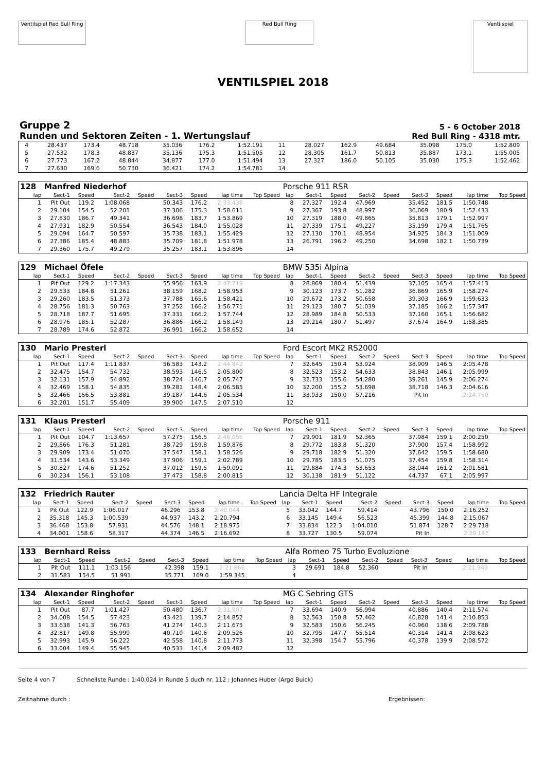Ventilspiel Red Bull Ring
Red Bull Ring
Ventilspiel
VENTILSPIEL 2018
Gruppe 2
Runden und Sektoren Zeiten - 1. Wertungslauf
5 - 6 October 2018
Red Bull Ring - 4318 mtr.
| 4 | 28.437 | 173.4 | 48.718 | | 35.036 | 176.2 | 1:52.191 | | 11 | 28.027 | 162.9 | 49.684 | | 35.098 | 175.0 | 1:52.809 | |
| 5 | 27.532 | 178.3 | 48.837 | | 35.136 | 175.3 | 1:51.505 | | 12 | 28.305 | 161.7 | 50.813 | | 35.887 | 173.1 | 1:55.005 | |
| 6 | 27.773 | 167.2 | 48.844 | | 34.877 | 177.0 | 1:51.494 | | 13 | 27.327 | 186.0 | 50.105 | | 35.030 | 175.3 | 1:52.462 | |
| 7 | 27.630 | 169.6 | 50.730 | | 36.421 | 174.2 | 1:54.781 | | 14 | | | | | | | | |
| 128 | Manfred Niederhof | | | | | | | | Porsche 911 RSR | | | | | | | | |
| lap | Sect-1 | Speed | Sect-2 | Speed | Sect-3 | Speed | lap time | Top Speed | lap | Sect-1 | Speed | Sect-2 | Speed | Sect-3 | Speed | lap time | Top Speed |
| 1 | Pit Out | 119.2 | 1:08.068 | | 50.343 | 176.2 | 2:33.438 | | 8 | 27.327 | 192.4 | 47.969 | | 35.452 | 181.5 | 1:50.748 | |
| 2 | 29.104 | 154.5 | 52.201 | | 37.306 | 175.3 | 1:58.611 | | 9 | 27.367 | 193.8 | 48.997 | | 36.069 | 180.9 | 1:52.433 | |
| 3 | 27.830 | 186.7 | 49.341 | | 36.698 | 183.7 | 1:53.869 | | 10 | 27.319 | 188.0 | 49.865 | | 35.813 | 179.1 | 1:52.997 | |
| 4 | 27.931 | 182.9 | 50.554 | | 36.543 | 184.0 | 1:55.028 | | 11 | 27.339 | 175.1 | 49.227 | | 35.199 | 179.4 | 1:51.765 | |
| 5 | 29.094 | 164.7 | 50.597 | | 35.738 | 183.1 | 1:55.429 | | 12 | 27.130 | 170.1 | 48.954 | | 34.925 | 184.3 | 1:51.009 | |
| 6 | 27.386 | 185.4 | 48.883 | | 35.709 | 181.8 | 1:51.978 | | 13 | 26.791 | 196.2 | 49.250 | | 34.698 | 182.1 | 1:50.739 | |
| 7 | 29.360 | 175.7 | 49.279 | | 35.257 | 183.1 | 1:53.896 | | 14 | | | | | | | | |
| 129 | Michael Öfele | | | | | | | | BMW 535i Alpina | | | | | | | | |
| lap | Sect-1 | Speed | Sect-2 | Speed | Sect-3 | Speed | lap time | Top Speed | lap | Sect-1 | Speed | Sect-2 | Speed | Sect-3 | Speed | lap time | Top Speed |
| 1 | Pit Out | 129.2 | 1:17.343 | | 55.956 | 163.9 | 2:47.719 | | 8 | 28.869 | 180.4 | 51.439 | | 37.105 | 165.4 | 1:57.413 | |
| 2 | 29.533 | 184.8 | 51.261 | | 38.159 | 168.2 | 1:58.953 | | 9 | 30.123 | 173.7 | 51.282 | | 36.869 | 165.9 | 1:58.274 | |
| 3 | 29.260 | 183.5 | 51.373 | | 37.788 | 165.6 | 1:58.421 | | 10 | 29.672 | 173.2 | 50.658 | | 39.303 | 166.9 | 1:59.633 | |
| 4 | 28.756 | 181.3 | 50.763 | | 37.252 | 166.2 | 1:56.771 | | 11 | 29.123 | 180.7 | 51.039 | | 37.185 | 166.2 | 1:57.347 | |
| 5 | 28.718 | 187.7 | 51.695 | | 37.331 | 166.2 | 1:57.744 | | 12 | 28.989 | 184.8 | 50.533 | | 37.160 | 165.1 | 1:56.682 | |
| 6 | 28.976 | 185.1 | 52.287 | | 36.886 | 166.2 | 1:58.149 | | 13 | 29.214 | 180.7 | 51.497 | | 37.674 | 164.9 | 1:58.385 | |
| 7 | 28.789 | 174.6 | 52.872 | | 36.991 | 166.2 | 1:58.652 | | 14 | | | | | | | | |
| 130 | Mario Presterl | | | | | | | | Ford Escort MK2 RS2000 | | | | | | | | |
| lap | Sect-1 | Speed | Sect-2 | Speed | Sect-3 | Speed | lap time | Top Speed | lap | Sect-1 | Speed | Sect-2 | Speed | Sect-3 | Speed | lap time | Top Speed |
| 1 | Pit Out | 117.4 | 1:11.837 | | 56.583 | 143.2 | 2:44.842 | | 7 | 32.645 | 150.4 | 53.924 | | 38.909 | 146.5 | 2:05.478 | |
| 2 | 32.475 | 154.7 | 54.732 | | 38.593 | 146.5 | 2:05.800 | | 8 | 32.523 | 153.2 | 54.633 | | 38.843 | 146.1 | 2:05.999 | |
| 3 | 32.131 | 157.9 | 54.892 | | 38.724 | 146.7 | 2:05.747 | | 9 | 32.733 | 155.6 | 54.280 | | 39.261 | 145.9 | 2:06.274 | |
| 4 | 32.469 | 158.1 | 54.835 | | 39.281 | 148.4 | 2:06.585 | | 10 | 32.200 | 155.2 | 53.698 | | 38.718 | 146.3 | 2:04.616 | |
| 5 | 32.466 | 156.5 | 53.881 | | 39.187 | 144.6 | 2:05.534 | | 11 | 33.933 | 150.0 | 57.216 | | Pit In | | 2:24.750 | |
| 6 | 32.201 | 151.7 | 55.409 | | 39.900 | 147.5 | 2:07.510 | | 12 | | | | | | | | |
| 131 | Klaus Presterl | | | | | | | | Porsche 911 | | | | | | | | |
| lap | Sect-1 | Speed | Sect-2 | Speed | Sect-3 | Speed | lap time | Top Speed | lap | Sect-1 | Speed | Sect-2 | Speed | Sect-3 | Speed | lap time | Top Speed |
| 1 | Pit Out | 104.7 | 1:13.657 | | 57.275 | 156.5 | 2:46.056 | | 7 | 29.901 | 181.9 | 52.365 | | 37.984 | 159.1 | 2:00.250 | |
| 2 | 29.866 | 176.3 | 51.281 | | 38.729 | 159.8 | 1:59.876 | | 8 | 29.772 | 183.8 | 51.320 | | 37.900 | 157.4 | 1:58.992 | |
| 3 | 29.909 | 173.4 | 51.070 | | 37.547 | 158.1 | 1:58.526 | | 9 | 29.718 | 182.9 | 51.320 | | 37.642 | 159.5 | 1:58.680 | |
| 4 | 31.534 | 143.6 | 53.349 | | 37.906 | 159.1 | 2:02.789 | | 10 | 29.785 | 183.5 | 51.075 | | 37.454 | 159.8 | 1:58.314 | |
| 5 | 30.827 | 174.6 | 51.252 | | 37.012 | 159.5 | 1:59.091 | | 11 | 29.884 | 174.3 | 53.653 | | 38.044 | 161.2 | 2:01.581 | |
| 6 | 30.234 | 156.1 | 53.108 | | 37.473 | 158.8 | 2:00.815 | | 12 | 30.138 | 181.9 | 51.122 | | 44.737 | 67.1 | 2:05.997 | |
| 132 | Friedrich Rauter | | | | | | | | Lancia Delta HF Integrale | | | | | | | | |
| lap | Sect-1 | Speed | Sect-2 | Speed | Sect-3 | Speed | lap time | Top Speed | lap | Sect-1 | Speed | Sect-2 | Speed | Sect-3 | Speed | lap time | Top Speed |
| 1 | Pit Out | 122.9 | 1:06.017 | | 46.296 | 153.8 | 2:40.044 | | 5 | 33.042 | 144.7 | 59.414 | | 43.796 | 150.0 | 2:16.252 | |
| 2 | 35.318 | 145.3 | 1:00.539 | | 44.937 | 143.2 | 2:20.794 | | 6 | 33.145 | 149.4 | 56.523 | | 45.399 | 144.8 | 2:15.067 | |
| 3 | 36.468 | 153.8 | 57.931 | | 44.576 | 148.1 | 2:18.975 | | 7 | 33.834 | 122.3 | 1:04.010 | | 51.874 | 128.7 | 2:29.718 | |
| 4 | 34.001 | 158.6 | 58.317 | | 44.374 | 146.5 | 2:16.692 | | 8 | 33.727 | 130.5 | 59.074 | | Pit In | | 2:29.147 | |
| 133 | Bernhard Reiss | | | | | | | | Alfa Romeo 75 Turbo Evoluzione | | | | | | | | |
| lap | Sect-1 | Speed | Sect-2 | Speed | Sect-3 | Speed | lap time | Top Speed | lap | Sect-1 | Speed | Sect-2 | Speed | Sect-3 | Speed | lap time | Top Speed |
| 1 | Pit Out | 111.1 | 1:03.156 | | 42.398 | 159.1 | 2:21.866 | | 3 | 29.691 | 184.8 | 52.360 | | Pit In | | 2:21.940 | |
| 2 | 31.583 | 154.5 | 51.991 | | 35.771 | 169.0 | 1:59.345 | | 4 | | | | | | | | |
| 134 | Alexander Ringhofer | | | | | | | | MG C Sebring GTS | | | | | | | | |
| lap | Sect-1 | Speed | Sect-2 | Speed | Sect-3 | Speed | lap time | Top Speed | lap | Sect-1 | Speed | Sect-2 | Speed | Sect-3 | Speed | lap time | Top Speed |
| 1 | Pit Out | 87.7 | 1:01.427 | | 50.480 | 136.7 | 2:31.907 | | 7 | 33.694 | 140.9 | 56.994 | | 40.886 | 140.4 | 2:11.574 | |
| 2 | 34.008 | 154.5 | 57.423 | | 43.421 | 139.7 | 2:14.852 | | 8 | 32.563 | 150.8 | 57.462 | | 40.828 | 141.4 | 2:10.853 | |
| 3 | 33.638 | 141.3 | 56.763 | | 41.274 | 140.3 | 2:11.675 | | 9 | 32.583 | 150.6 | 56.245 | | 40.960 | 138.6 | 2:09.788 | |
| 4 | 32.817 | 149.8 | 55.999 | | 40.710 | 140.6 | 2:09.526 | | 10 | 32.795 | 147.7 | 55.514 | | 40.314 | 141.4 | 2:08.623 | |
| 5 | 32.993 | 145.9 | 56.222 | | 42.558 | 140.8 | 2:11.773 | | 11 | 32.398 | 154.7 | 55.796 | | 40.378 | 139.9 | 2:08.572 | |
| 6 | 33.004 | 149.4 | 55.945 | | 40.533 | 141.4 | 2:09.482 | | 12 | | | | | | | | |
Seite 4 von 7 Schnellste Runde : 1:40.024 in Runde 5 duch nr. 112 : Johannes Huber (Argo Buick)
Zeitnahme durch : Ergebnissen: